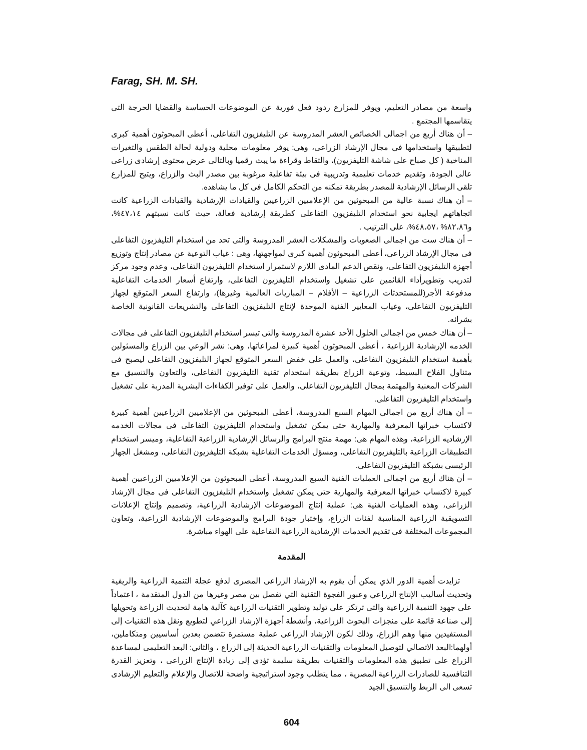Farag, SH. M. SH.
واسعة من مصادر التعليم، ويوفر للمزارع ردود فعل فورية عن الموضوعات الحساسة والقضايا الحرجة التى يتقاسمها المجتمع .
– أن هناك أربع من اجمالى الخصائص العشر المدروسة عن التليفزيون التفاعلى، أعطى المبحوثون أهمية كبرى لتطبيقها واستخدامها فى مجال الإرشاد الزراعى، وهى: يوفر معلومات محلية ودولية لحالة الطقس والتغيرات المناخية ( كل صباح على شاشة التليفزيون)، والتقاط وقراءة ما يبث رقميا وبالتالى عرض محتوى إرشادى زراعى عالى الجودة، وتقديم خدمات تعليمية وتدريبية فى بيئة تفاعلية مرغوبة بين مصدر البث والزراع، ويتيح للمزارع تلقى الرسائل الإرشادية للمصدر بطريقة تمكنه من التحكم الكامل فى كل ما يشاهده.
– أن هناك نسبة عالية من المبحوثين من الإعلاميين الزراعيين والقيادات الإرشادية والقيادات الزراعية كانت اتجاهاتهم ايجابية نحو استخدام التليفزيون التفاعلى كطريقة إرشادية فعالة، حيث كانت نسبتهم ٤٧،١٤%، و٨٢،٨٦% ،٤٨،٥٧%، على الترتيب .
– أن هناك ست من اجمالى الصعوبات والمشكلات العشر المدروسة والتى تحد من استخدام التليفزيون التفاعلى فى مجال الإرشاد الزراعى، أعطى المبحوثون أهمية كبرى لمواجهتها، وهى : غياب التوعية عن مصادر إنتاج وتوزيع أجهزة التليفزيون التفاعلى، ونقص الدعم المادى اللازم لاستمرار استخدام التليفزيون التفاعلى، وعدم وجود مركز لتدريب وتطويرأداء القائمين على تشغيل واستخدام التليفزيون التفاعلى، وارتفاع أسعار الخدمات التفاعلية مدفوعة الأجر(للمستحدثات الزراعية – الأفلام – المباريات العالمية وغيرها)، وارتفاع السعر المتوقع لجهاز التليفزيون التفاعلى، وغياب المعايير الفنية الموحدة لإنتاج التليفزيون التفاعلى والتشريعات القانونية الخاصة بشرائه.
– أن هناك خمس من اجمالى الحلول الأحد عشرة المدروسة والتى تيسر استخدام التليفزيون التفاعلى فى مجالات الخدمه الإرشادية الزراعية ، أعطى المبحوثون أهمية كبيرة لمراعاتها، وهى: نشر الوعي بين الزراع والمسئولين بأهمية استخدام التليفزيون التفاعلى، والعمل على خفض السعر المتوقع لجهاز التليفزيون التفاعلى ليصبح فى متناول الفلاح البسيط، وتوعية الزراع بطريقة استخدام تقنية التليفزيون التفاعلى، والتعاون والتنسيق مع الشركات المعنية والمهتمة بمجال التليفزيون التفاعلى، والعمل على توفير الكفاءات البشرية المدربة على تشغيل واستخدام التليفزيون التفاعلى.
– أن هناك أربع من اجمالى المهام السبع المدروسة، أعطى المبحوثين من الإعلاميين الزراعيين أهمية كبيرة لاكتساب خبراتها المعرفية والمهارية حتى يمكن تشغيل واستخدام التليفزيون التفاعلى فى مجالات الخدمه الإرشاديه الزراعية، وهذه المهام هى: مهمة منتج البرامج والرسائل الإرشادية الزراعية التفاعلية، وميسر استخدام التطبيقات الزراعية بالتليفزيون التفاعلى، ومسؤل الخدمات التفاعلية بشبكة التليفزيون التفاعلى، ومشغل الجهاز الرئيسى بشبكة التليفزيون التفاعلى.
– أن هناك أربع من اجمالى العمليات الفنية السبع المدروسة، أعطى المبحوثون من الإعلاميين الزراعيين أهمية كبيرة لاكتساب خبراتها المعرفية والمهارية حتى يمكن تشغيل واستخدام التليفزيون التفاعلى فى مجال الإرشاد الزراعى، وهذه العمليات الفنية هى: عملية إنتاج الموضوعات الإرشادية الزراعية، وتصميم وإنتاج الإعلانات التسويقية الزراعية المناسبة لفئات الزراع، وإختبار جودة البرامج والموضوعات الإرشادية الزراعية، وتعاون المجموعات المختلفة فى تقديم الخدمات الإرشادية الزراعية التفاعلية على الهواء مباشرة.
المقدمة
تزايدت أهمية الدور الذي يمكن أن يقوم به الإرشاد الزراعى المصرى لدفع عجلة التنمية الزراعية والريفية وتحديث أساليب الإنتاج الزراعي وعبور الفجوة التقنية التي تفصل بين مصر وغيرها من الدول المتقدمة ، اعتماداً على جهود التنمية الزراعية والتى ترتكز على توليد وتطوير التقنيات الزراعية كآلية هامة لتحديث الزراعة وتحويلها إلى صناعة قائمة على منجزات البحوث الزراعية، وأنشطة أجهزة الإرشاد الزراعي لتطويع ونقل هذه التقنيات إلى المستفيدين منها وهم الزراع، وذلك لكون الإرشاد الزراعى عملية مستمرة تتضمن بعدين أساسيين ومتكاملين، أولهما:البعد الاتصالي لتوصيل المعلومات والتقنيات الزراعية الحديثة إلى الزراع ، والثاني: البعد التعليمى لمساعدة الزراع على تطبيق هذه المعلومات والتقنيات بطريقة سليمة تؤدي إلى زيادة الإنتاج الزراعى ، وتعزيز القدرة التنافسية للصادرات الزراعية المصرية ، مما يتطلب وجود استراتيجية واضحة للاتصال والإعلام والتعليم الإرشادى تسعى الى الربط والتنسيق الجيد
604